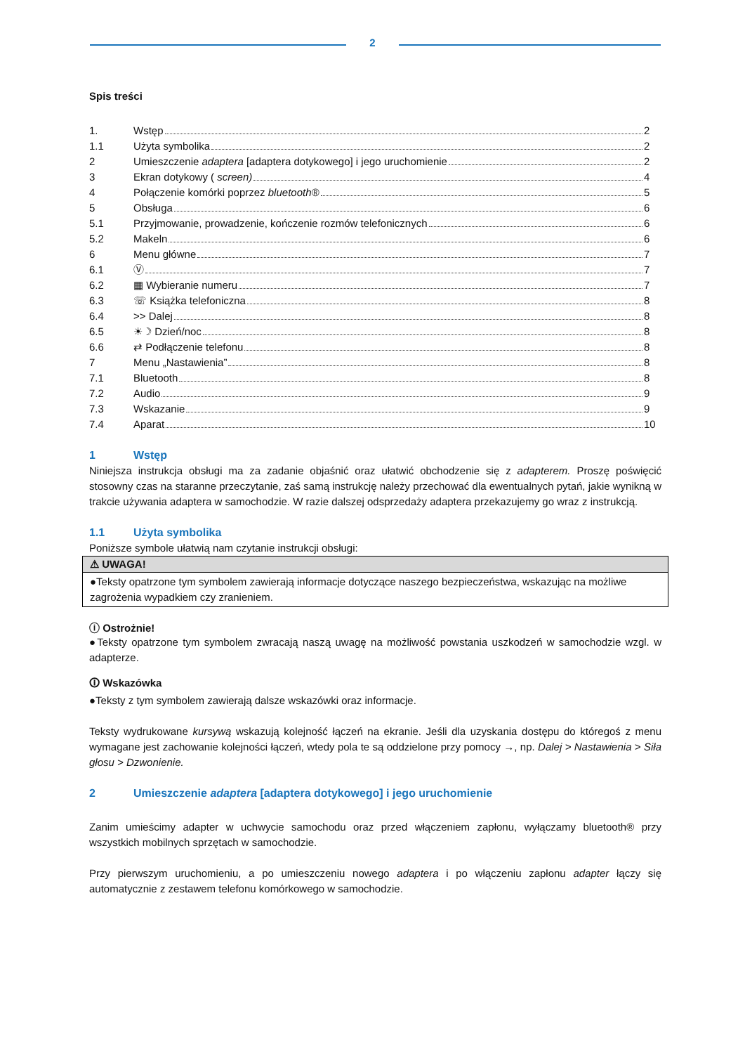2
Spis treści
1. Wstęp 2
1.1 Użyta symbolika 2
2 Umieszczenie adaptera [adaptera dotykowego] i jego uruchomienie 2
3 Ekran dotykowy ( screen) 4
4 Połączenie komórki poprzez bluetooth® 5
5 Obsługa 6
5.1 Przyjmowanie, prowadzenie, kończenie rozmów telefonicznych 6
5.2 Makeln 6
6 Menu główne 7
6.1 Ⓥ 7
6.2 ▦ Wybieranie numeru 7
6.3 ☏ Książka telefoniczna 8
6.4 >> Dalej 8
6.5 ☀☽ Dzień/noc 8
6.6 ⇄ Podłączenie telefonu 8
7 Menu „Nastawienia” 8
7.1 Bluetooth 8
7.2 Audio 9
7.3 Wskazanie 9
7.4 Aparat 10
1 Wstęp
Niniejsza instrukcja obsługi ma za zadanie objaśnić oraz ułatwić obchodzenie się z adapterem. Proszę poświęcić stosowny czas na staranne przeczytanie, zaś samą instrukcję należy przechować dla ewentualnych pytań, jakie wynikną w trakcie używania adaptera w samochodzie. W razie dalszej odsprzedaży adaptera przekazujemy go wraz z instrukcją.
1.1 Użyta symbolika
Poniższe symbole ułatwią nam czytanie instrukcji obsługi:
⚠ UWAGA!
●Teksty opatrzone tym symbolem zawierają informacje dotyczące naszego bezpieczeństwa, wskazując na możliwe zagrożenia wypadkiem czy zranieniem.
ⓘ Ostrożnie!
●Teksty opatrzone tym symbolem zwracają naszą uwagę na możliwość powstania uszkodzeń w samochodzie wzgl. w adapterze.
🛈 Wskazówka
●Teksty z tym symbolem zawierają dalsze wskazówki oraz informacje.
Teksty wydrukowane kursywą wskazują kolejność łączeń na ekranie. Jeśli dla uzyskania dostępu do któregoś z menu wymagane jest zachowanie kolejności łączeń, wtedy pola te są oddzielone przy pomocy →, np. Dalej > Nastawienia > Siła głosu > Dzwonienie.
2 Umieszczenie adaptera [adaptera dotykowego] i jego uruchomienie
Zanim umieścimy adapter w uchwycie samochodu oraz przed włączeniem zapłonu, wyłączamy bluetooth® przy wszystkich mobilnych sprzętach w samochodzie.
Przy pierwszym uruchomieniu, a po umieszczeniu nowego adaptera i po włączeniu zapłonu adapter łączy się automatycznie z zestawem telefonu komórkowego w samochodzie.